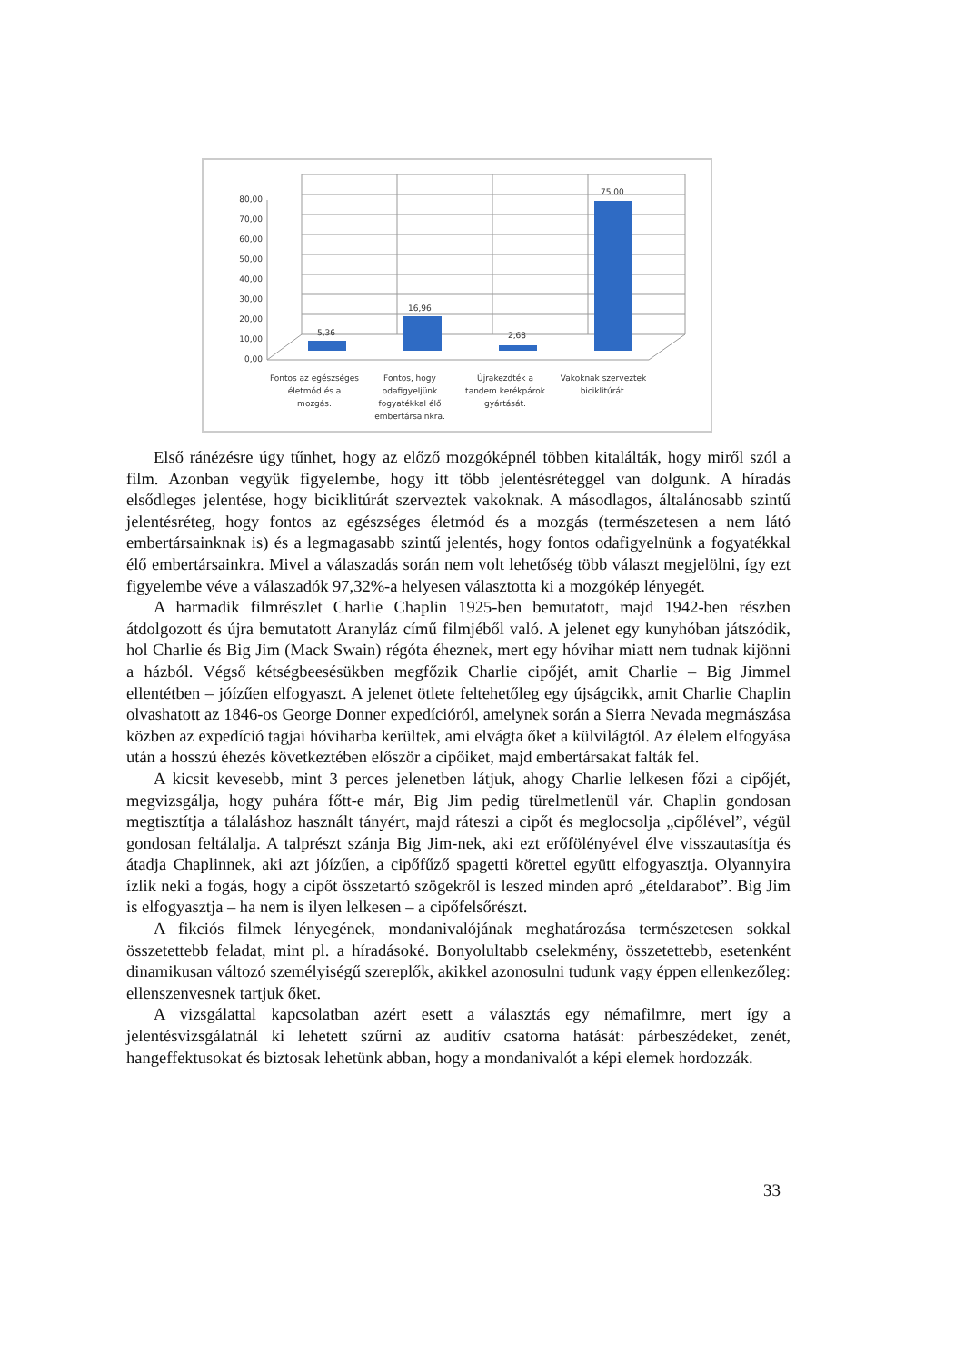80,00
70,00
60,00
50,00
40,00
30,00
20,00
10,00
0,00
5,36
16,96
2,68
75,00
Fontos az egészséges
életmód és a
mozgás.
Fontos, hogy
odafigyeljünk
fogyatékkal élő
embertársainkra.
Újrakezdték a
tandem kerékpárok
gyártását.
Vakoknak szerveztek
biciklitúrát.
Első ránézésre úgy tűnhet, hogy az előző mozgóképnél többen kitalálták, hogy miről szól a film. Azonban vegyük figyelembe, hogy itt több jelentésréteggel van dolgunk. A híradás elsődleges jelentése, hogy biciklitúrát szerveztek vakoknak. A másodlagos, általánosabb szintű jelentésréteg, hogy fontos az egészséges életmód és a mozgás (természetesen a nem látó embertársainknak is) és a legmagasabb szintű jelentés, hogy fontos odafigyelnünk a fogyatékkal élő embertársainkra. Mivel a válaszadás során nem volt lehetőség több választ megjelölni, így ezt figyelembe véve a válaszadók 97,32%-a helyesen választotta ki a mozgókép lényegét.
A harmadik filmrészlet Charlie Chaplin 1925-ben bemutatott, majd 1942-ben részben átdolgozott és újra bemutatott Aranyláz című filmjéből való. A jelenet egy kunyhóban játszódik, hol Charlie és Big Jim (Mack Swain) régóta éheznek, mert egy hóvihar miatt nem tudnak kijönni a házból. Végső kétségbeesésükben megfőzik Charlie cipőjét, amit Charlie – Big Jimmel ellentétben – jóízűen elfogyaszt. A jelenet ötlete feltehetőleg egy újságcikk, amit Charlie Chaplin olvashatott az 1846-os George Donner expedícióról, amelynek során a Sierra Nevada megmászása közben az expedíció tagjai hóviharba kerültek, ami elvágta őket a külvilágtól. Az élelem elfogyása után a hosszú éhezés következtében először a cipőiket, majd embertársakat falták fel.
A kicsit kevesebb, mint 3 perces jelenetben látjuk, ahogy Charlie lelkesen főzi a cipőjét, megvizsgálja, hogy puhára főtt-e már, Big Jim pedig türelmetlenül vár. Chaplin gondosan megtisztítja a tálaláshoz használt tányért, majd ráteszi a cipőt és meglocsolja „cipőlével”, végül gondosan feltálalja. A talprészt szánja Big Jim-nek, aki ezt erőfölényével élve visszautasítja és átadja Chaplinnek, aki azt jóízűen, a cipőfűző spagetti körettel együtt elfogyasztja. Olyannyira ízlik neki a fogás, hogy a cipőt összetartó szögekről is leszed minden apró „ételdarabot”. Big Jim is elfogyasztja – ha nem is ilyen lelkesen – a cipőfelsőrészt.
A fikciós filmek lényegének, mondanivalójának meghatározása természetesen sokkal összetettebb feladat, mint pl. a híradásoké. Bonyolultabb cselekmény, összetettebb, esetenként dinamikusan változó személyiségű szereplők, akikkel azonosulni tudunk vagy éppen ellenkezőleg: ellenszenvesnek tartjuk őket.
A vizsgálattal kapcsolatban azért esett a választás egy némafilmre, mert így a jelentésvizsgálatnál ki lehetett szűrni az auditív csatorna hatását: párbeszédeket, zenét, hangeffektusokat és biztosak lehetünk abban, hogy a mondanivalót a képi elemek hordozzák.
33